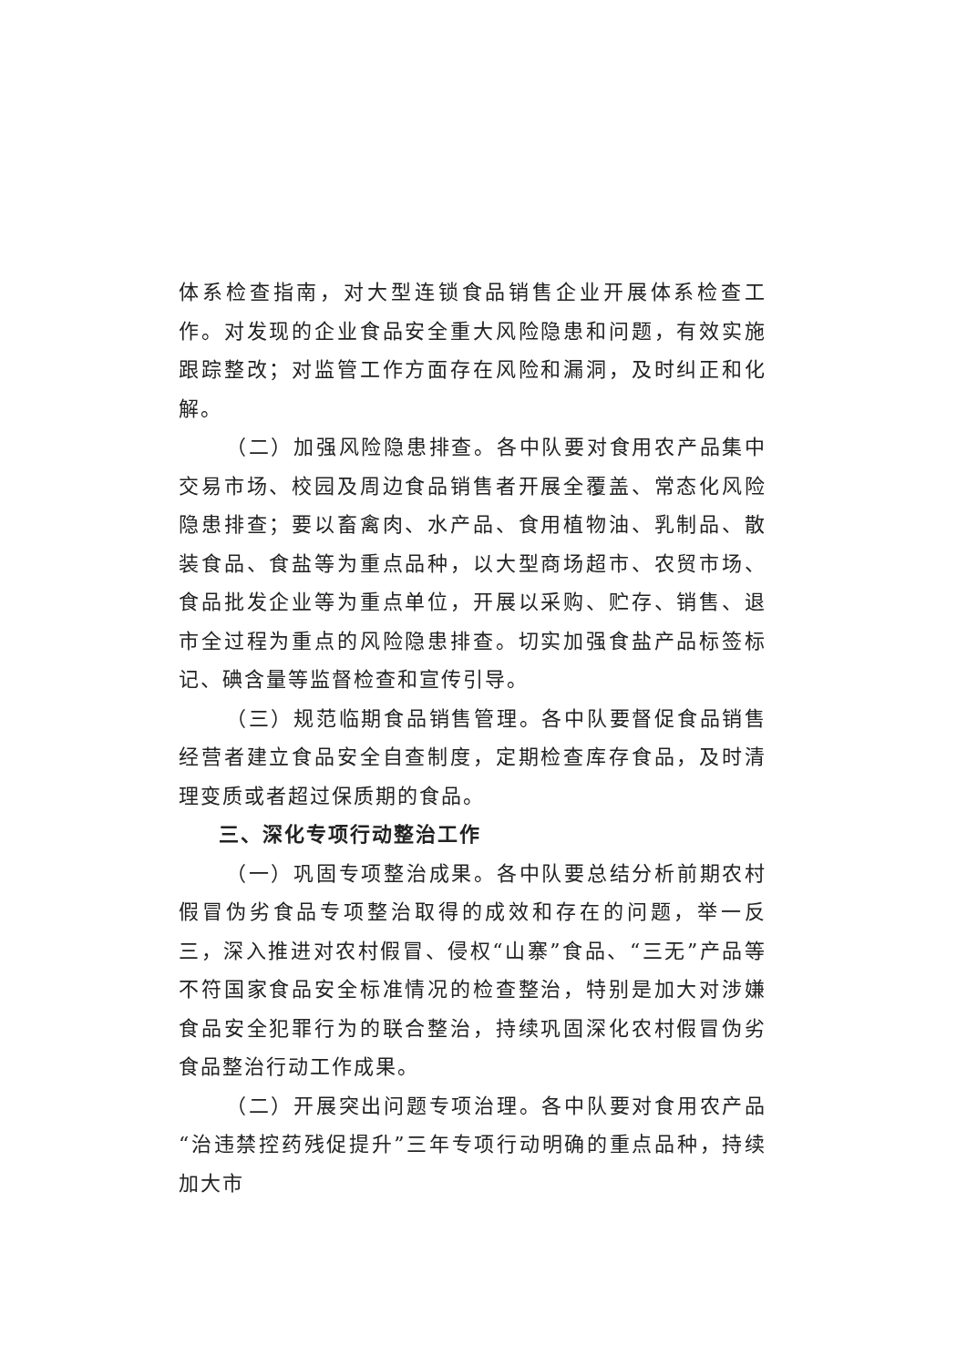体系检查指南，对大型连锁食品销售企业开展体系检查工作。对发现的企业食品安全重大风险隐患和问题，有效实施跟踪整改；对监管工作方面存在风险和漏洞，及时纠正和化解。
（二）加强风险隐患排查。各中队要对食用农产品集中交易市场、校园及周边食品销售者开展全覆盖、常态化风险隐患排查；要以畜禽肉、水产品、食用植物油、乳制品、散装食品、食盐等为重点品种，以大型商场超市、农贸市场、食品批发企业等为重点单位，开展以采购、贮存、销售、退市全过程为重点的风险隐患排查。切实加强食盐产品标签标记、碘含量等监督检查和宣传引导。
（三）规范临期食品销售管理。各中队要督促食品销售经营者建立食品安全自查制度，定期检查库存食品，及时清理变质或者超过保质期的食品。
三、深化专项行动整治工作
（一）巩固专项整治成果。各中队要总结分析前期农村假冒伪劣食品专项整治取得的成效和存在的问题，举一反三，深入推进对农村假冒、侵权“山寨”食品、“三无”产品等不符国家食品安全标准情况的检查整治，特别是加大对涉嫌食品安全犯罪行为的联合整治，持续巩固深化农村假冒伪劣食品整治行动工作成果。
（二）开展突出问题专项治理。各中队要对食用农产品“治违禁控药残促提升”三年专项行动明确的重点品种，持续加大市